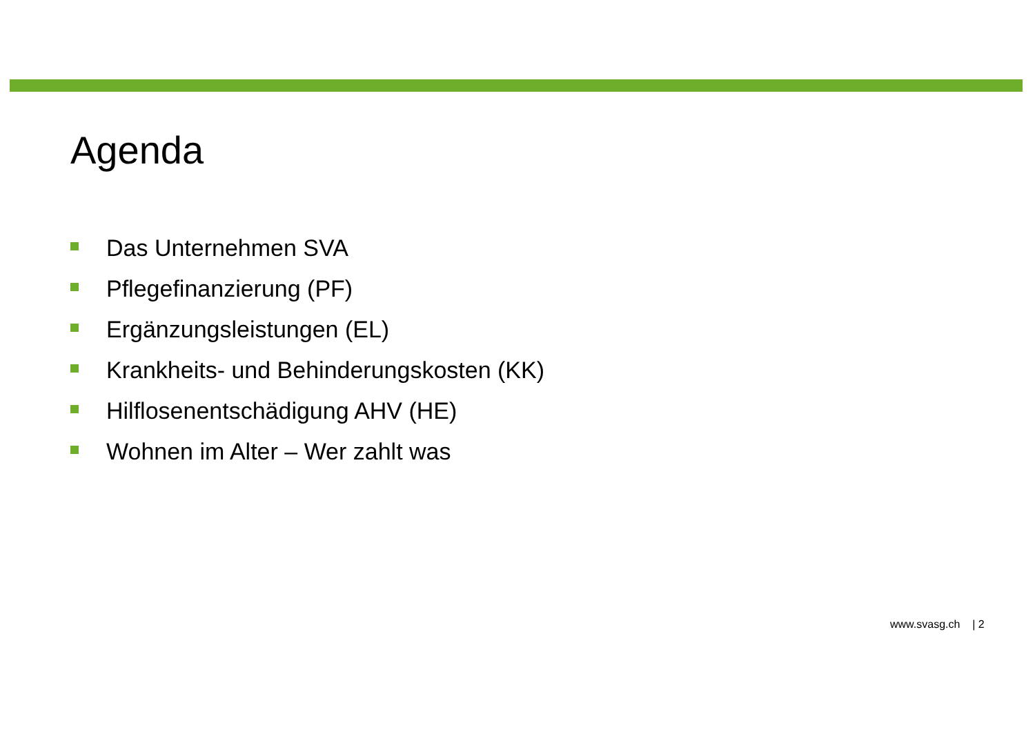Agenda
Das Unternehmen SVA
Pflegefinanzierung (PF)
Ergänzungsleistungen (EL)
Krankheits- und Behinderungskosten (KK)
Hilflosenentschädigung AHV (HE)
Wohnen im Alter – Wer zahlt was
www.svasg.ch | 2